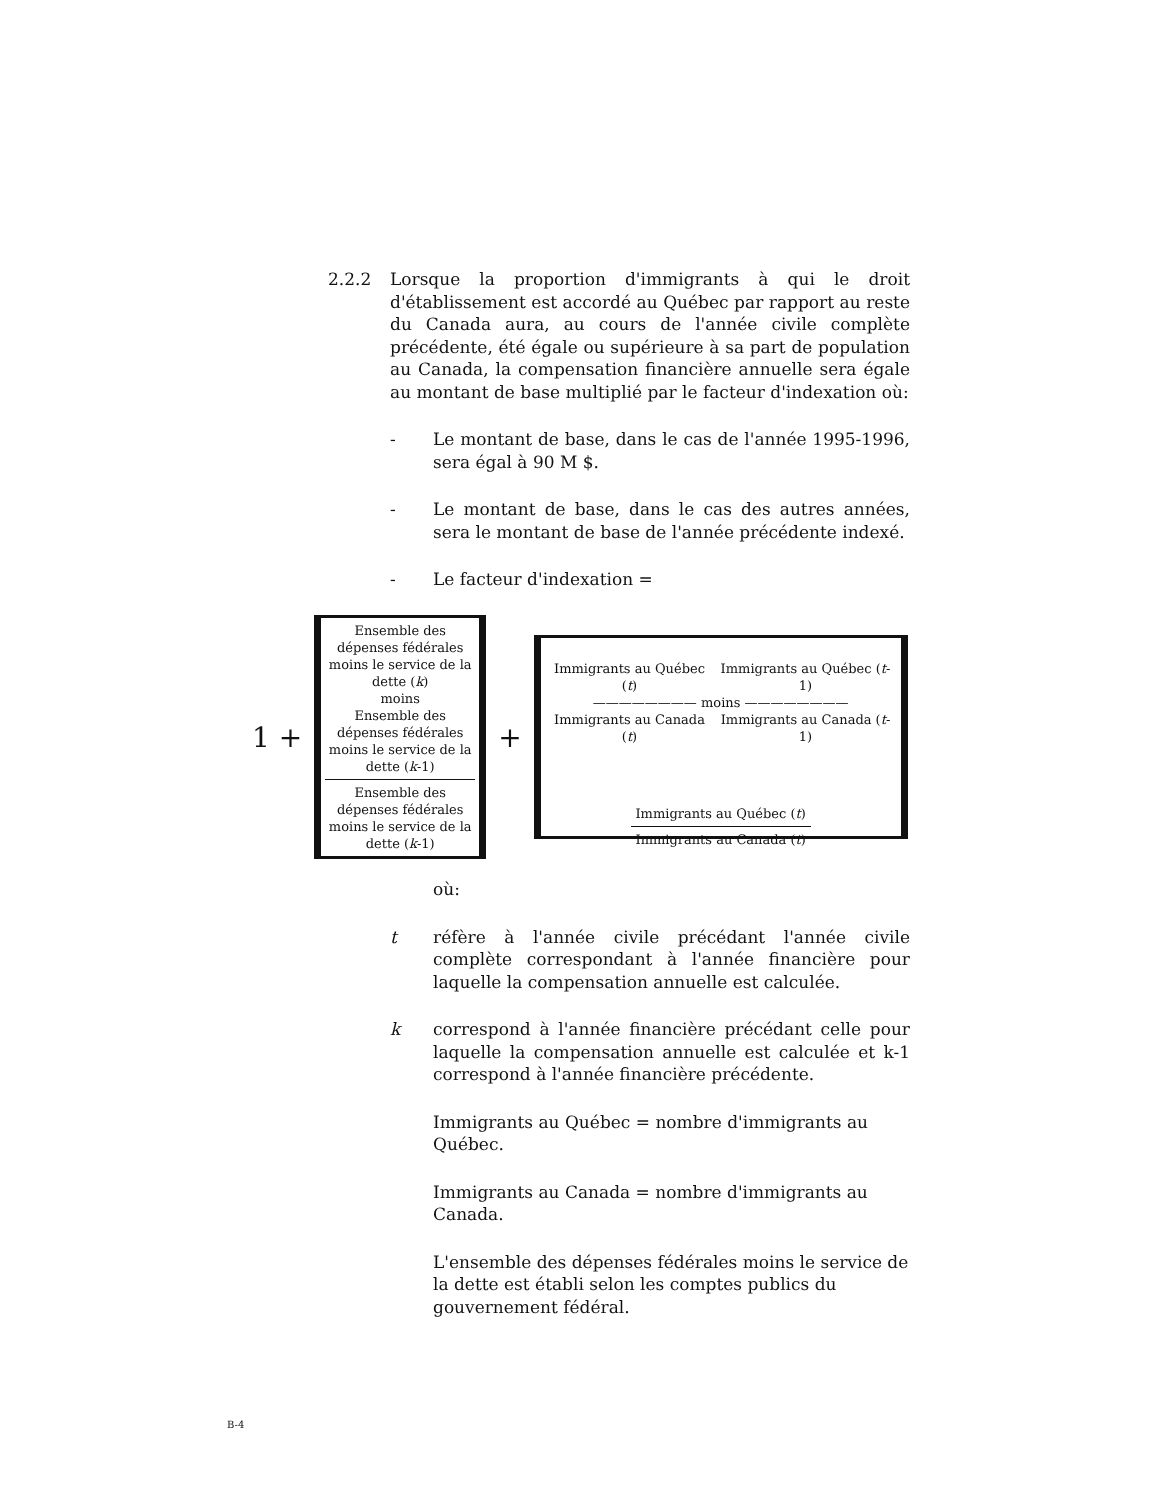2.2.2 Lorsque la proportion d'immigrants à qui le droit d'établissement est accordé au Québec par rapport au reste du Canada aura, au cours de l'année civile complète précédente, été égale ou supérieure à sa part de population au Canada, la compensation financière annuelle sera égale au montant de base multiplié par le facteur d'indexation où:
- Le montant de base, dans le cas de l'année 1995-1996, sera égal à 90 M $.
- Le montant de base, dans le cas des autres années, sera le montant de base de l'année précédente indexé.
- Le facteur d'indexation =
1 +
Ensemble des dépenses fédérales moins le service de la dette (k)
moins
Ensemble des dépenses fédérales moins le service de la dette (k-1)
Ensemble des dépenses fédérales moins le service de la dette (k-1)
+
Immigrants au Québec (t) Immigrants au Québec (t-1)
———————— moins ————————
Immigrants au Canada (t) Immigrants au Canada (t-1)
Immigrants au Québec (t)
Immigrants au Canada (t)
où:
t réfère à l'année civile précédant l'année civile complète correspondant à l'année financière pour laquelle la compensation annuelle est calculée.
k correspond à l'année financière précédant celle pour laquelle la compensation annuelle est calculée et k-1 correspond à l'année financière précédente.
Immigrants au Québec = nombre d'immigrants au Québec.
Immigrants au Canada = nombre d'immigrants au Canada.
L'ensemble des dépenses fédérales moins le service de la dette est établi selon les comptes publics du gouvernement fédéral.
B-4